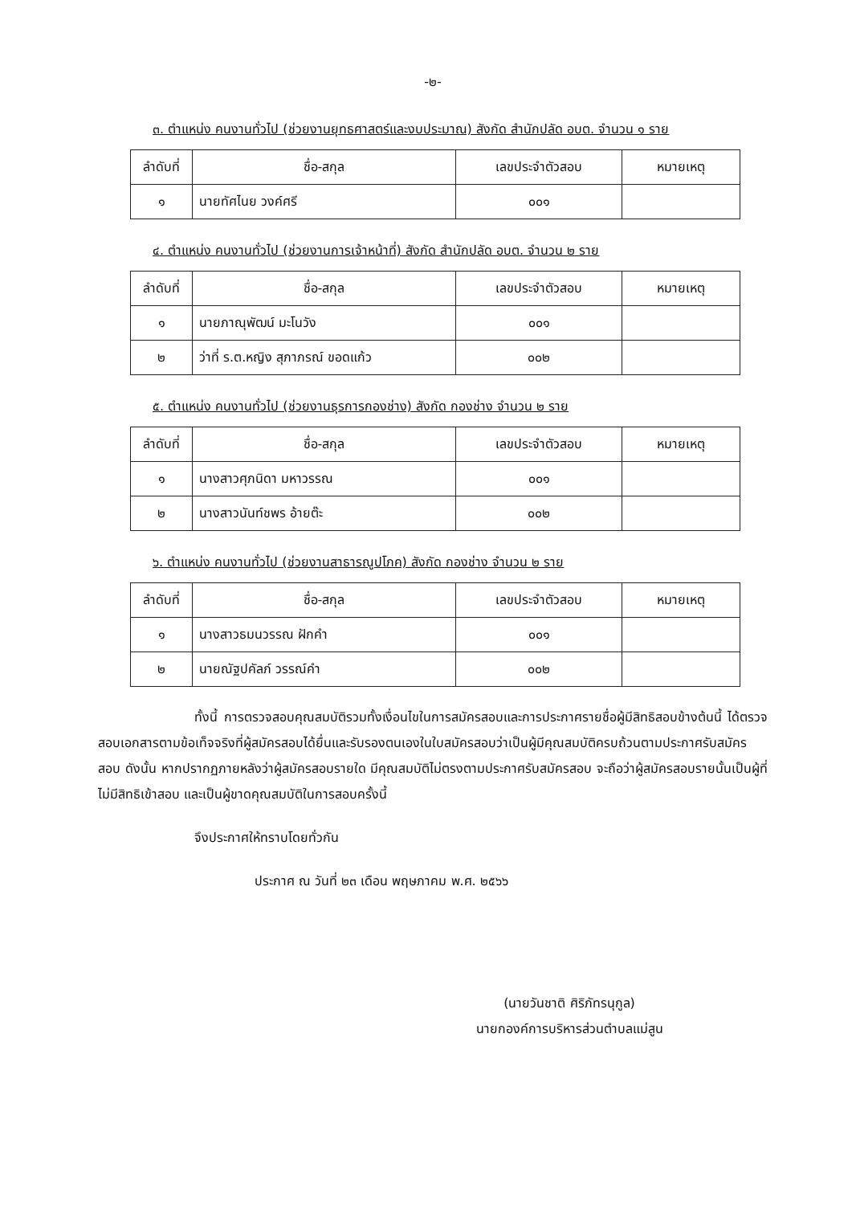-๒-
๓. ตำแหน่ง คนงานทั่วไป (ช่วยงานยุทธศาสตร์และงบประมาณ) สังกัด สำนักปลัด อบต. จำนวน ๑ ราย
| ลำดับที่ | ชื่อ-สกุล | เลขประจำตัวสอบ | หมายเหตุ |
| --- | --- | --- | --- |
| ๑ | นายทัศไนย วงค์ศรี | ๐๐๑ | |
๔. ตำแหน่ง คนงานทั่วไป (ช่วยงานการเจ้าหน้าที่) สังกัด สำนักปลัด อบต. จำนวน ๒ ราย
| ลำดับที่ | ชื่อ-สกุล | เลขประจำตัวสอบ | หมายเหตุ |
| --- | --- | --- | --- |
| ๑ | นายภาณุพัฒน์ มะโนวัง | ๐๐๑ | |
| ๒ | ว่าที่ ร.ต.หญิง สุภาภรณ์ ขอดแก้ว | ๐๐๒ | |
๕. ตำแหน่ง คนงานทั่วไป (ช่วยงานธุรการกองช่าง) สังกัด กองช่าง จำนวน ๒ ราย
| ลำดับที่ | ชื่อ-สกุล | เลขประจำตัวสอบ | หมายเหตุ |
| --- | --- | --- | --- |
| ๑ | นางสาวศุภนิดา มหาวรรณ | ๐๐๑ | |
| ๒ | นางสาวนันท์ชพร อ้ายต๊ะ | ๐๐๒ | |
๖. ตำแหน่ง คนงานทั่วไป (ช่วยงานสาธารณูปโภค) สังกัด กองช่าง จำนวน ๒ ราย
| ลำดับที่ | ชื่อ-สกุล | เลขประจำตัวสอบ | หมายเหตุ |
| --- | --- | --- | --- |
| ๑ | นางสาวธมนวรรณ ฝักคำ | ๐๐๑ | |
| ๒ | นายณัฐปคัลภ์ วรรณ์คำ | ๐๐๒ | |
ทั้งนี้ การตรวจสอบคุณสมบัติรวมทั้งเงื่อนไขในการสมัครสอบและการประกาศรายชื่อผู้มีสิทธิสอบข้างต้นนี้ ได้ตรวจสอบเอกสารตามข้อเท็จจริงที่ผู้สมัครสอบได้ยื่นและรับรองตนเองในใบสมัครสอบว่าเป็นผู้มีคุณสมบัติครบถ้วนตามประกาศรับสมัครสอบ ดังนั้น หากปรากฏภายหลังว่าผู้สมัครสอบรายใด มีคุณสมบัติไม่ตรงตามประกาศรับสมัครสอบ จะถือว่าผู้สมัครสอบรายนั้นเป็นผู้ที่ไม่มีสิทธิเข้าสอบ และเป็นผู้ขาดคุณสมบัติในการสอบครั้งนี้
จึงประกาศให้ทราบโดยทั่วกัน
ประกาศ ณ วันที่ ๒๓ เดือน พฤษภาคม พ.ศ. ๒๕๖๖
(นายวันชาติ ศิริภัทรนุกูล)
นายกองค์การบริหารส่วนตำบลแม่สูน